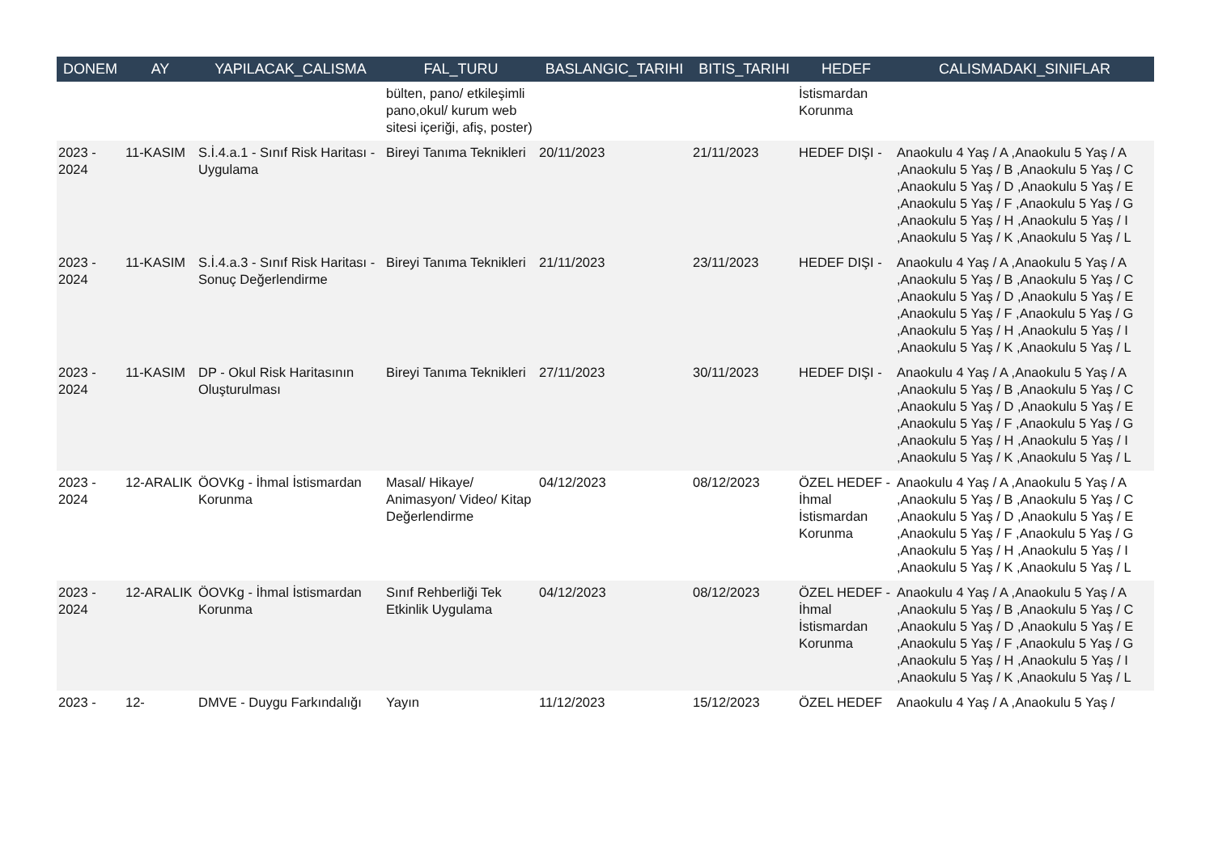| DONEM | AY | YAPILACAK_CALISMA | FAL_TURU | BASLANGIC_TARIHI | BITIS_TARIHI | HEDEF | CALISMADAKI_SINIFLAR |
| --- | --- | --- | --- | --- | --- | --- | --- |
| | | | bülten, pano/ etkileşimli pano,okul/ kurum web sitesi içeriği, afiş, poster) | | | İstismardan Korunma | |
| 2023 - 2024 | 11-KASIM | S.İ.4.a.1 - Sınıf Risk Haritası - Uygulama | Bireyi Tanıma Teknikleri | 20/11/2023 | 21/11/2023 | HEDEF DIŞI - | Anaokulu 4 Yaş / A ,Anaokulu 5 Yaş / A ,Anaokulu 5 Yaş / B ,Anaokulu 5 Yaş / C ,Anaokulu 5 Yaş / D ,Anaokulu 5 Yaş / E ,Anaokulu 5 Yaş / F ,Anaokulu 5 Yaş / G ,Anaokulu 5 Yaş / H ,Anaokulu 5 Yaş / I ,Anaokulu 5 Yaş / K ,Anaokulu 5 Yaş / L |
| 2023 - 2024 | 11-KASIM | S.İ.4.a.3 - Sınıf Risk Haritası - Sonuç Değerlendirme | Bireyi Tanıma Teknikleri | 21/11/2023 | 23/11/2023 | HEDEF DIŞI - | Anaokulu 4 Yaş / A ,Anaokulu 5 Yaş / A ,Anaokulu 5 Yaş / B ,Anaokulu 5 Yaş / C ,Anaokulu 5 Yaş / D ,Anaokulu 5 Yaş / E ,Anaokulu 5 Yaş / F ,Anaokulu 5 Yaş / G ,Anaokulu 5 Yaş / H ,Anaokulu 5 Yaş / I ,Anaokulu 5 Yaş / K ,Anaokulu 5 Yaş / L |
| 2023 - 2024 | 11-KASIM | DP - Okul Risk Haritasının Oluşturulması | Bireyi Tanıma Teknikleri | 27/11/2023 | 30/11/2023 | HEDEF DIŞI - | Anaokulu 4 Yaş / A ,Anaokulu 5 Yaş / A ,Anaokulu 5 Yaş / B ,Anaokulu 5 Yaş / C ,Anaokulu 5 Yaş / D ,Anaokulu 5 Yaş / E ,Anaokulu 5 Yaş / F ,Anaokulu 5 Yaş / G ,Anaokulu 5 Yaş / H ,Anaokulu 5 Yaş / I ,Anaokulu 5 Yaş / K ,Anaokulu 5 Yaş / L |
| 2023 - 2024 | 12-ARALIK | ÖOVKg - İhmal İstismardan Korunma | Masal/ Hikaye/ Animasyon/ Video/ Kitap Değerlendirme | 04/12/2023 | 08/12/2023 | ÖZEL HEDEF - İhmal İstismardan Korunma | Anaokulu 4 Yaş / A ,Anaokulu 5 Yaş / A ,Anaokulu 5 Yaş / B ,Anaokulu 5 Yaş / C ,Anaokulu 5 Yaş / D ,Anaokulu 5 Yaş / E ,Anaokulu 5 Yaş / F ,Anaokulu 5 Yaş / G ,Anaokulu 5 Yaş / H ,Anaokulu 5 Yaş / I ,Anaokulu 5 Yaş / K ,Anaokulu 5 Yaş / L |
| 2023 - 2024 | 12-ARALIK | ÖOVKg - İhmal İstismardan Korunma | Sınıf Rehberliği Tek Etkinlik Uygulama | 04/12/2023 | 08/12/2023 | ÖZEL HEDEF - İhmal İstismardan Korunma | Anaokulu 4 Yaş / A ,Anaokulu 5 Yaş / A ,Anaokulu 5 Yaş / B ,Anaokulu 5 Yaş / C ,Anaokulu 5 Yaş / D ,Anaokulu 5 Yaş / E ,Anaokulu 5 Yaş / F ,Anaokulu 5 Yaş / G ,Anaokulu 5 Yaş / H ,Anaokulu 5 Yaş / I ,Anaokulu 5 Yaş / K ,Anaokulu 5 Yaş / L |
| 2023 - | 12- | DMVE - Duygu Farkındalığı | Yayın | 11/12/2023 | 15/12/2023 | ÖZEL HEDEF | Anaokulu 4 Yaş / A ,Anaokulu 5 Yaş / |